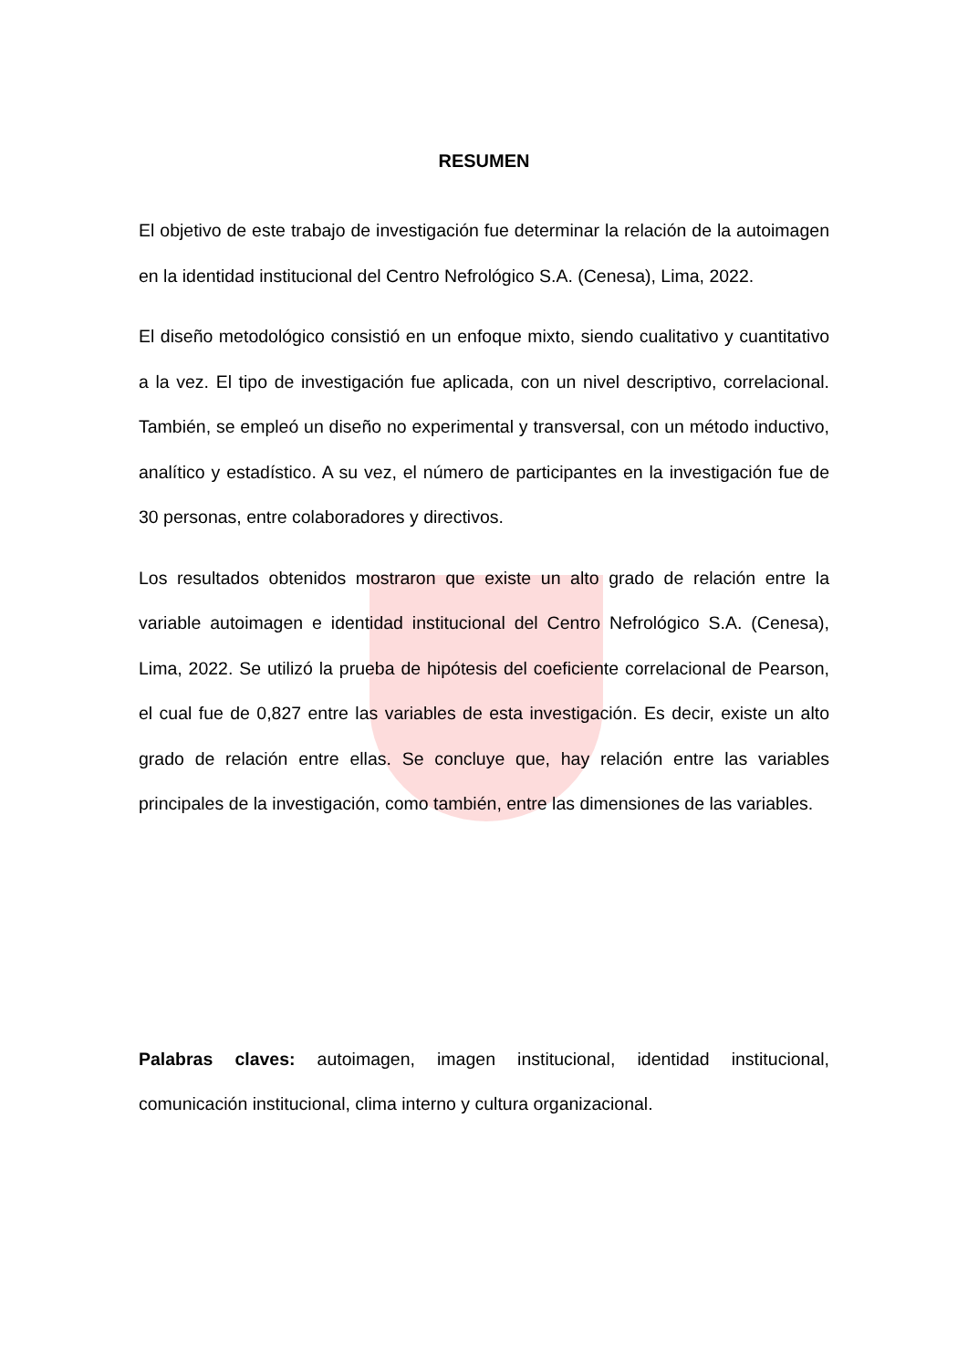RESUMEN
El objetivo de este trabajo de investigación fue determinar la relación de la autoimagen en la identidad institucional del Centro Nefrológico S.A. (Cenesa), Lima, 2022.
El diseño metodológico consistió en un enfoque mixto, siendo cualitativo y cuantitativo a la vez. El tipo de investigación fue aplicada, con un nivel descriptivo, correlacional. También, se empleó un diseño no experimental y transversal, con un método inductivo, analítico y estadístico. A su vez, el número de participantes en la investigación fue de 30 personas, entre colaboradores y directivos.
Los resultados obtenidos mostraron que existe un alto grado de relación entre la variable autoimagen e identidad institucional del Centro Nefrológico S.A. (Cenesa), Lima, 2022. Se utilizó la prueba de hipótesis del coeficiente correlacional de Pearson, el cual fue de 0,827 entre las variables de esta investigación. Es decir, existe un alto grado de relación entre ellas. Se concluye que, hay relación entre las variables principales de la investigación, como también, entre las dimensiones de las variables.
Palabras claves: autoimagen, imagen institucional, identidad institucional, comunicación institucional, clima interno y cultura organizacional.